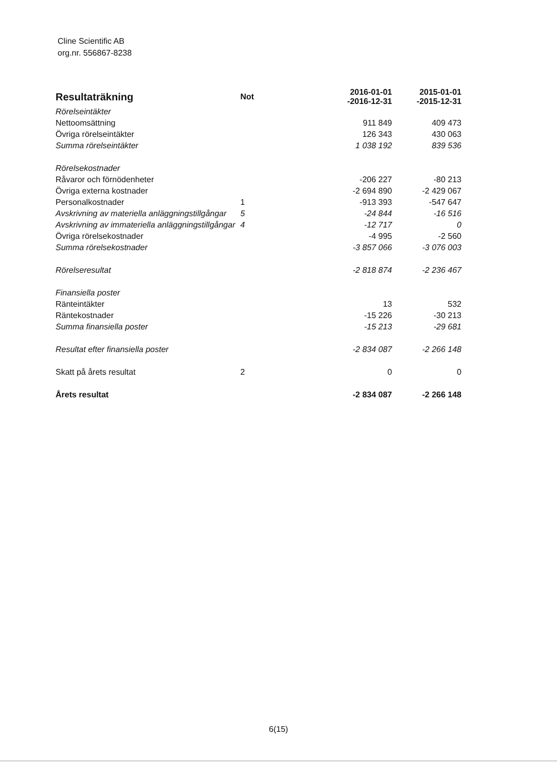Cline Scientific AB
org.nr. 556867-8238
| Resultaträkning | Not | 2016-01-01 -2016-12-31 | 2015-01-01 -2015-12-31 |
| --- | --- | --- | --- |
| Rörelseintäkter | | | |
| Nettoomsättning | | 911 849 | 409 473 |
| Övriga rörelseintäkter | | 126 343 | 430 063 |
| Summa rörelseintäkter | | 1 038 192 | 839 536 |
| Rörelsekostnader | | | |
| Råvaror och förnödenheter | | -206 227 | -80 213 |
| Övriga externa kostnader | | -2 694 890 | -2 429 067 |
| Personalkostnader | 1 | -913 393 | -547 647 |
| Avskrivning av materiella anläggningstillgångar | 5 | -24 844 | -16 516 |
| Avskrivning av immateriella anläggningstillgångar | 4 | -12 717 | 0 |
| Övriga rörelsekostnader | | -4 995 | -2 560 |
| Summa rörelsekostnader | | -3 857 066 | -3 076 003 |
| Rörelseresultat | | -2 818 874 | -2 236 467 |
| Finansiella poster | | | |
| Ränteintäkter | | 13 | 532 |
| Räntekostnader | | -15 226 | -30 213 |
| Summa finansiella poster | | -15 213 | -29 681 |
| Resultat efter finansiella poster | | -2 834 087 | -2 266 148 |
| Skatt på årets resultat | 2 | 0 | 0 |
| Årets resultat | | -2 834 087 | -2 266 148 |
6(15)